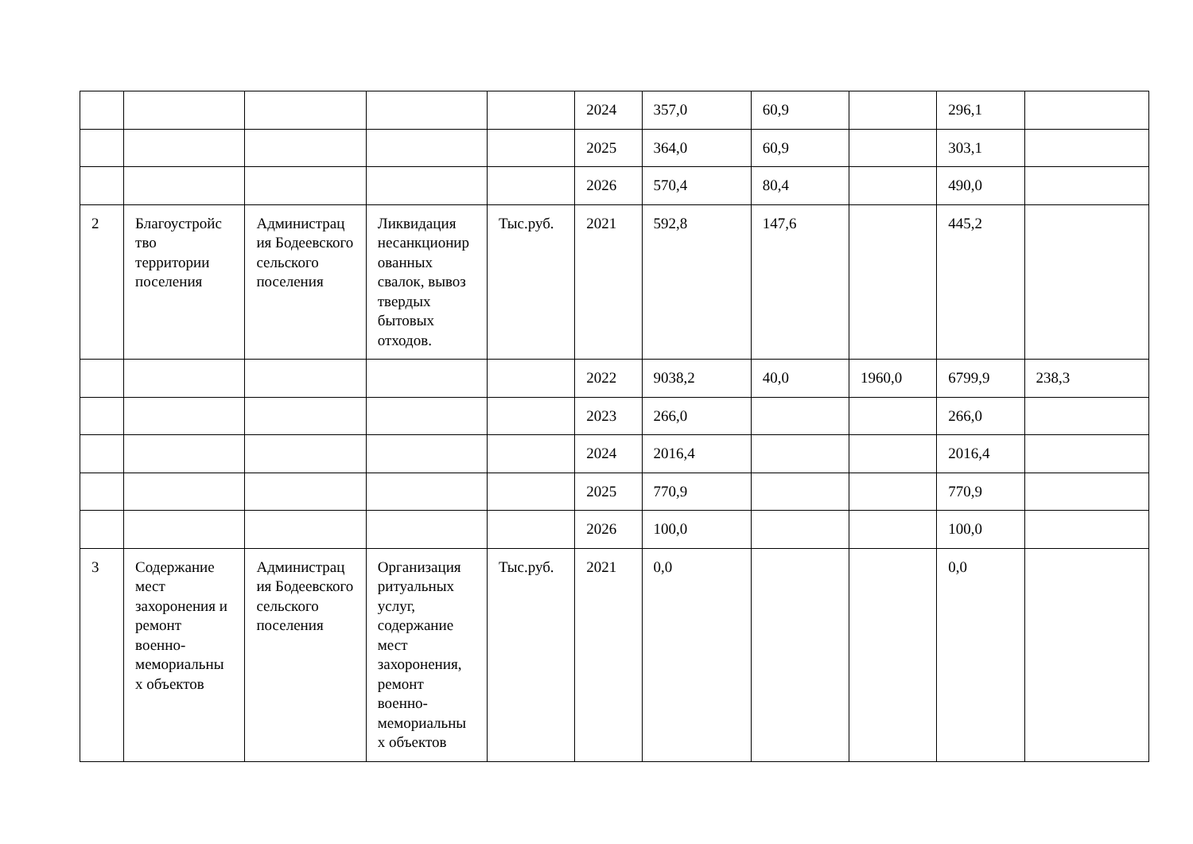| | | | | | 2024 | 357,0 | 60,9 | | 296,1 | |
| | | | | | 2025 | 364,0 | 60,9 | | 303,1 | |
| | | | | | 2026 | 570,4 | 80,4 | | 490,0 | |
| 2 | Благоустройс тво территории поселения | Администрац ия Бодеевского сельского поселения | Ликвидация несанкционир ованных свалок, вывоз твердых бытовых отходов. | Тыс.руб. | 2021 | 592,8 | 147,6 | | 445,2 | |
| | | | | | 2022 | 9038,2 | 40,0 | 1960,0 | 6799,9 | 238,3 |
| | | | | | 2023 | 266,0 | | | 266,0 | |
| | | | | | 2024 | 2016,4 | | | 2016,4 | |
| | | | | | 2025 | 770,9 | | | 770,9 | |
| | | | | | 2026 | 100,0 | | | 100,0 | |
| 3 | Содержание мест захоронения и ремонт военно-мемориальны х объектов | Администрац ия Бодеевского сельского поселения | Организация ритуальных услуг, содержание мест захоронения, ремонт военно-мемориальны х объектов | Тыс.руб. | 2021 | 0,0 | | | 0,0 | |